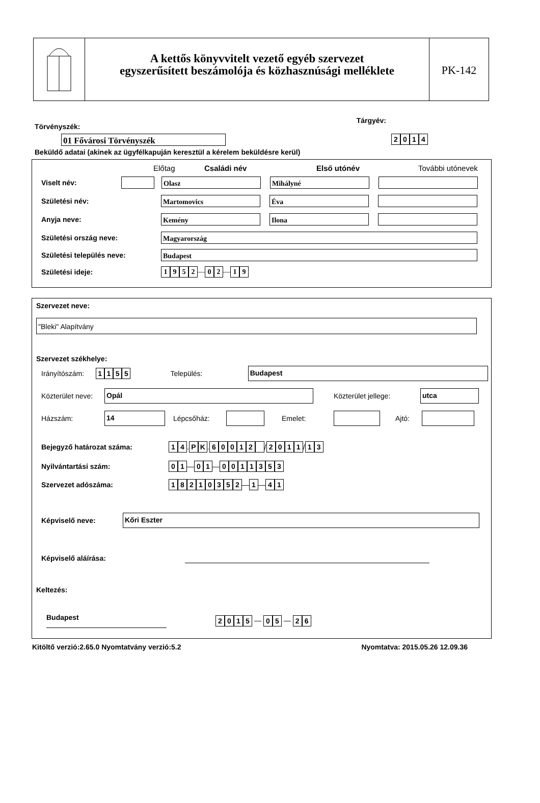A kettős könyvvitelt vezető egyéb szervezet
egyszerűsített beszámolója és közhasznúsági melléklete
PK-142
Törvényszék: Tárgyév:
01 Fővárosi Törvényszék 2014
Beküldő adatai (akinek az ügyfélkapuján keresztül a kérelem beküldésre kerül)
Előtag Családi név Első utónév További utónevek
Viselt név: Olasz Mihályné
Születési név: Martomovics Éva
Anyja neve: Kemény Ilona
Születési ország neve: Magyarország
Születési település neve: Budapest
Születési ideje: 1952 — 0 2 — 1 9
Szervezet neve:
"Bleki" Alapítvány
Szervezet székhelye:
Irányítószám: 1155 Település: Budapest
Közterület neve: Opál Közterület jellege: utca
Házszám: 14 Lépcsőház: Emelet: Ajtó:
Bejegyző határozat száma: 14 . PK . 60012 / 2011 / 13
Nyilvántartási szám: 01 — 01 — 0011353
Szervezet adószáma: 18210352 — 1 — 4 1
Képviselő neve: Kőri Eszter
Képviselő aláírása:
Keltezés:
Budapest 2015 — 0 5 — 2 6
Kitöltő verzió:2.65.0 Nyomtatvány verzió:5.2 Nyomtatva: 2015.05.26 12.09.36